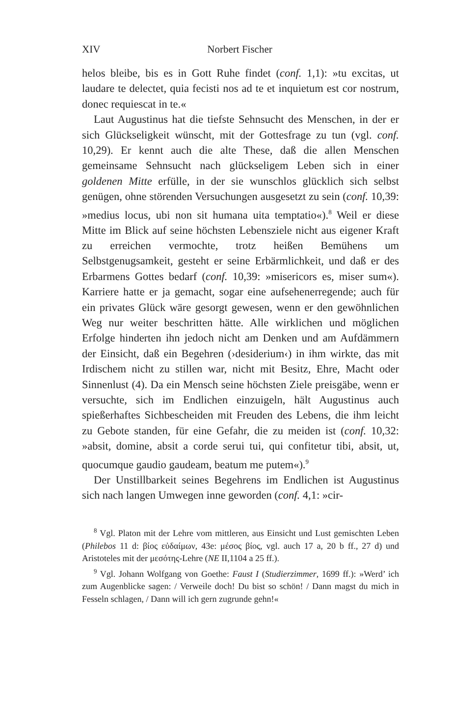XIV Norbert Fischer
helos bleibe, bis es in Gott Ruhe findet (conf. 1,1): »tu excitas, ut laudare te delectet, quia fecisti nos ad te et inquietum est cor nostrum, donec requiescat in te.«
Laut Augustinus hat die tiefste Sehnsucht des Menschen, in der er sich Glückseligkeit wünscht, mit der Gottesfrage zu tun (vgl. conf. 10,29). Er kennt auch die alte These, daß die allen Menschen gemeinsame Sehnsucht nach glückseligem Leben sich in einer goldenen Mitte erfülle, in der sie wunschlos glücklich sich selbst genügen, ohne störenden Versuchungen ausgesetzt zu sein (conf. 10,39: »medius locus, ubi non sit humana uita temptatio«).<sup>8</sup> Weil er diese Mitte im Blick auf seine höchsten Lebensziele nicht aus eigener Kraft zu erreichen vermochte, trotz heißen Bemühens um Selbstgenugsamkeit, gesteht er seine Erbärmlichkeit, und daß er des Erbarmens Gottes bedarf (conf. 10,39: »misericors es, miser sum«). Karriere hatte er ja gemacht, sogar eine aufsehenerregende; auch für ein privates Glück wäre gesorgt gewesen, wenn er den gewöhnlichen Weg nur weiter beschritten hätte. Alle wirklichen und möglichen Erfolge hinderten ihn jedoch nicht am Denken und am Aufdämmern der Einsicht, daß ein Begehren (›desiderium‹) in ihm wirkte, das mit Irdischem nicht zu stillen war, nicht mit Besitz, Ehre, Macht oder Sinnenlust (4). Da ein Mensch seine höchsten Ziele preisgäbe, wenn er versuchte, sich im Endlichen einzuigeln, hält Augustinus auch spießerhaftes Sichbescheiden mit Freuden des Lebens, die ihm leicht zu Gebote standen, für eine Gefahr, die zu meiden ist (conf. 10,32: »absit, domine, absit a corde serui tui, qui confitetur tibi, absit, ut, quocumque gaudio gaudeam, beatum me putem«).<sup>9</sup>
Der Unstillbarkeit seines Begehrens im Endlichen ist Augustinus sich nach langen Umwegen inne geworden (conf. 4,1: »cir-
<sup>8</sup> Vgl. Platon mit der Lehre vom mittleren, aus Einsicht und Lust gemischten Leben (Philebos 11 d: βίος εὐδαίμων, 43e: μέσος βίος, vgl. auch 17 a, 20 b ff., 27 d) und Aristoteles mit der μεσότης-Lehre (NE II,1104 a 25 ff.).
<sup>9</sup> Vgl. Johann Wolfgang von Goethe: Faust I (Studierzimmer, 1699 ff.): »Werd’ ich zum Augenblicke sagen: / Verweile doch! Du bist so schön! / Dann magst du mich in Fesseln schlagen, / Dann will ich gern zugrunde gehn!«